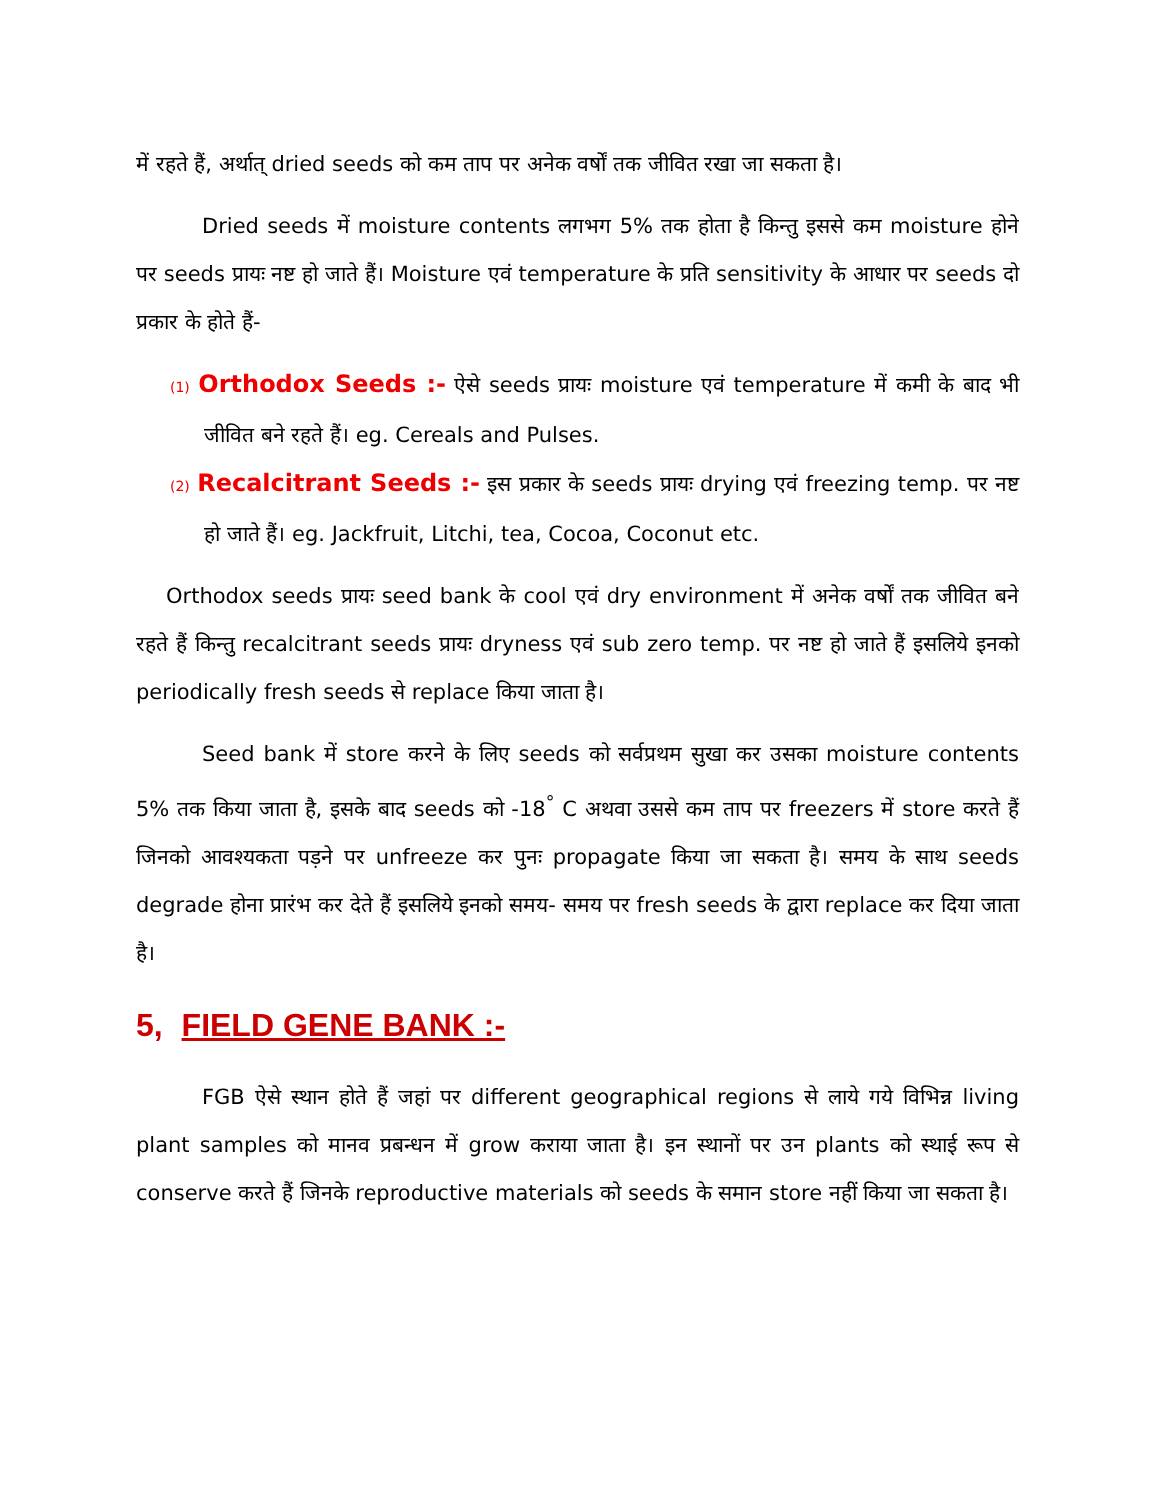में रहते हैं, अर्थात् dried seeds को कम ताप पर अनेक वर्षों तक जीवित रखा जा सकता है।
Dried seeds में moisture contents लगभग 5% तक होता है किन्तु इससे कम moisture होने पर seeds प्रायः नष्ट हो जाते हैं। Moisture एवं temperature के प्रति sensitivity के आधार पर seeds दो प्रकार के होते हैं-
(1) Orthodox Seeds :- ऐसे seeds प्रायः moisture एवं temperature में कमी के बाद भी जीवित बने रहते हैं। eg. Cereals and Pulses.
(2) Recalcitrant Seeds :- इस प्रकार के seeds प्रायः drying एवं freezing temp. पर नष्ट हो जाते हैं। eg. Jackfruit, Litchi, tea, Cocoa, Coconut etc.
Orthodox seeds प्रायः seed bank के cool एवं dry environment में अनेक वर्षों तक जीवित बने रहते हैं किन्तु recalcitrant seeds प्रायः dryness एवं sub zero temp. पर नष्ट हो जाते हैं इसलिये इनको periodically fresh seeds से replace किया जाता है।
Seed bank में store करने के लिए seeds को सर्वप्रथम सुखा कर उसका moisture contents 5% तक किया जाता है, इसके बाद seeds को -18<sup>°</sup> C अथवा उससे कम ताप पर freezers में store करते हैं जिनको आवश्यकता पड़ने पर unfreeze कर पुनः propagate किया जा सकता है। समय के साथ seeds degrade होना प्रारंभ कर देते हैं इसलिये इनको समय- समय पर fresh seeds के द्वारा replace कर दिया जाता है।
5, FIELD GENE BANK :-
FGB ऐसे स्थान होते हैं जहां पर different geographical regions से लाये गये विभिन्न living plant samples को मानव प्रबन्धन में grow कराया जाता है। इन स्थानों पर उन plants को स्थाई रूप से conserve करते हैं जिनके reproductive materials को seeds के समान store नहीं किया जा सकता है।